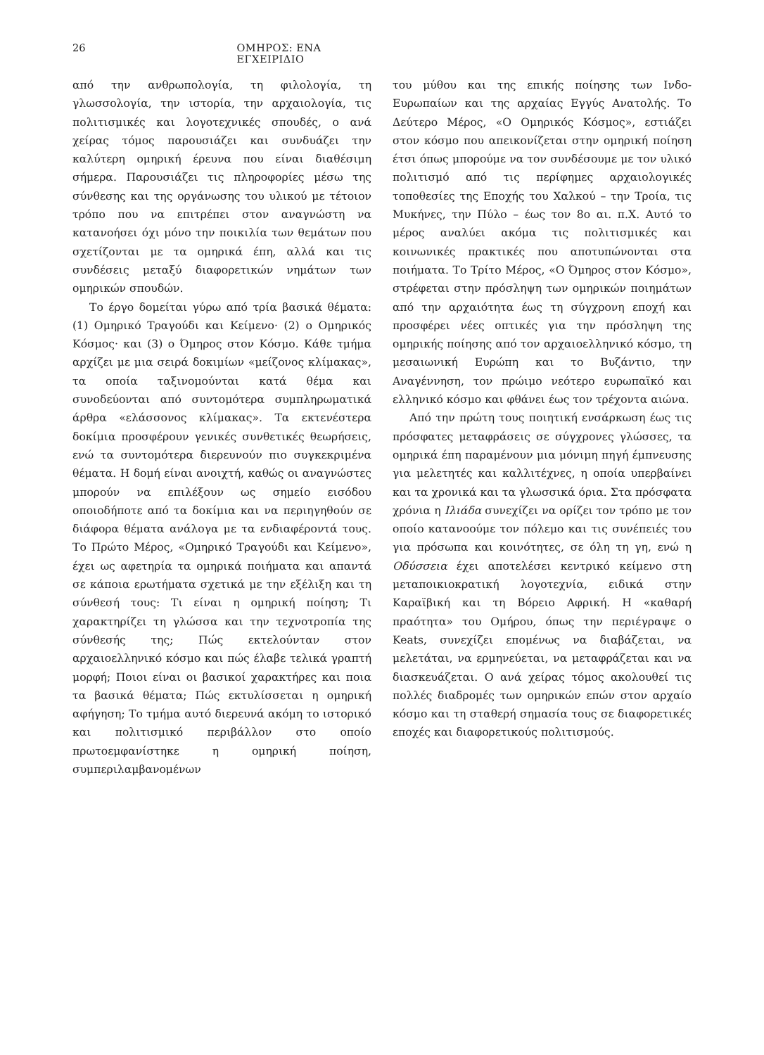26 ΟΜΗΡΟΣ: ΕΝΑ ΕΓΧΕΙΡΙΔΙΟ
από την ανθρωπολογία, τη φιλολογία, τη γλωσσολογία, την ιστορία, την αρχαιολογία, τις πολιτισμικές και λογοτεχνικές σπουδές, ο ανά χείρας τόμος παρουσιάζει και συνδυάζει την καλύτερη ομηρική έρευνα που είναι διαθέσιμη σήμερα. Παρουσιάζει τις πληροφορίες μέσω της σύνθεσης και της οργάνωσης του υλικού με τέτοιον τρόπο που να επιτρέπει στον αναγνώστη να κατανοήσει όχι μόνο την ποικιλία των θεμάτων που σχετίζονται με τα ομηρικά έπη, αλλά και τις συνδέσεις μεταξύ διαφορετικών νημάτων των ομηρικών σπουδών.
Το έργο δομείται γύρω από τρία βασικά θέματα: (1) Ομηρικό Τραγούδι και Κείμενο· (2) ο Ομηρικός Κόσμος· και (3) ο Όμηρος στον Κόσμο. Κάθε τμήμα αρχίζει με μια σειρά δοκιμίων «μείζονος κλίμακας», τα οποία ταξινομούνται κατά θέμα και συνοδεύονται από συντομότερα συμπληρωματικά άρθρα «ελάσσονος κλίμακας». Τα εκτενέστερα δοκίμια προσφέρουν γενικές συνθετικές θεωρήσεις, ενώ τα συντομότερα διερευνούν πιο συγκεκριμένα θέματα. Η δομή είναι ανοιχτή, καθώς οι αναγνώστες μπορούν να επιλέξουν ως σημείο εισόδου οποιοδήποτε από τα δοκίμια και να περιηγηθούν σε διάφορα θέματα ανάλογα με τα ενδιαφέροντά τους. Το Πρώτο Μέρος, «Ομηρικό Τραγούδι και Κείμενο», έχει ως αφετηρία τα ομηρικά ποιήματα και απαντά σε κάποια ερωτήματα σχετικά με την εξέλιξη και τη σύνθεσή τους: Τι είναι η ομηρική ποίηση; Τι χαρακτηρίζει τη γλώσσα και την τεχνοτροπία της σύνθεσής της; Πώς εκτελούνταν στον αρχαιοελληνικό κόσμο και πώς έλαβε τελικά γραπτή μορφή; Ποιοι είναι οι βασικοί χαρακτήρες και ποια τα βασικά θέματα; Πώς εκτυλίσσεται η ομηρική αφήγηση; Το τμήμα αυτό διερευνά ακόμη το ιστορικό και πολιτισμικό περιβάλλον στο οποίο πρωτοεμφανίστηκε η ομηρική ποίηση, συμπεριλαμβανομένων
του μύθου και της επικής ποίησης των Ινδο-Ευρωπαίων και της αρχαίας Εγγύς Ανατολής. Το Δεύτερο Μέρος, «Ο Ομηρικός Κόσμος», εστιάζει στον κόσμο που απεικονίζεται στην ομηρική ποίηση έτσι όπως μπορούμε να τον συνδέσουμε με τον υλικό πολιτισμό από τις περίφημες αρχαιολογικές τοποθεσίες της Εποχής του Χαλκού – την Τροία, τις Μυκήνες, την Πύλο – έως τον 8ο αι. π.Χ. Αυτό το μέρος αναλύει ακόμα τις πολιτισμικές και κοινωνικές πρακτικές που αποτυπώνονται στα ποιήματα. Το Τρίτο Μέρος, «Ο Όμηρος στον Κόσμο», στρέφεται στην πρόσληψη των ομηρικών ποιημάτων από την αρχαιότητα έως τη σύγχρονη εποχή και προσφέρει νέες οπτικές για την πρόσληψη της ομηρικής ποίησης από τον αρχαιοελληνικό κόσμο, τη μεσαιωνική Ευρώπη και το Βυζάντιο, την Αναγέννηση, τον πρώιμο νεότερο ευρωπαϊκό και ελληνικό κόσμο και φθάνει έως τον τρέχοντα αιώνα.
Από την πρώτη τους ποιητική ενσάρκωση έως τις πρόσφατες μεταφράσεις σε σύγχρονες γλώσσες, τα ομηρικά έπη παραμένουν μια μόνιμη πηγή έμπνευσης για μελετητές και καλλιτέχνες, η οποία υπερβαίνει και τα χρονικά και τα γλωσσικά όρια. Στα πρόσφατα χρόνια η Ιλιάδα συνεχίζει να ορίζει τον τρόπο με τον οποίο κατανοούμε τον πόλεμο και τις συνέπειές του για πρόσωπα και κοινότητες, σε όλη τη γη, ενώ η Οδύσσεια έχει αποτελέσει κεντρικό κείμενο στη μεταποικιοκρατική λογοτεχνία, ειδικά στην Καραϊβική και τη Βόρειο Αφρική. Η «καθαρή πραότητα» του Ομήρου, όπως την περιέγραψε ο Keats, συνεχίζει επομένως να διαβάζεται, να μελετάται, να ερμηνεύεται, να μεταφράζεται και να διασκευάζεται. Ο ανά χείρας τόμος ακολουθεί τις πολλές διαδρομές των ομηρικών επών στον αρχαίο κόσμο και τη σταθερή σημασία τους σε διαφορετικές εποχές και διαφορετικούς πολιτισμούς.